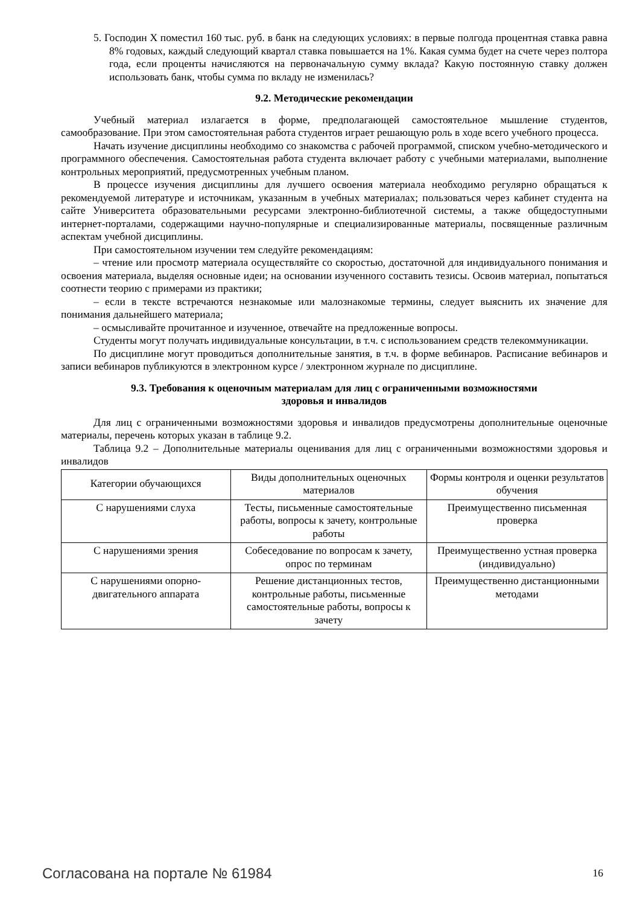5. Господин X поместил 160 тыс. руб. в банк на следующих условиях: в первые полгода процентная ставка равна 8% годовых, каждый следующий квартал ставка повышается на 1%. Какая сумма будет на счете через полтора года, если проценты начисляются на первоначальную сумму вклада? Какую постоянную ставку должен использовать банк, чтобы сумма по вкладу не изменилась?
9.2. Методические рекомендации
Учебный материал излагается в форме, предполагающей самостоятельное мышление студентов, самообразование. При этом самостоятельная работа студентов играет решающую роль в ходе всего учебного процесса.
Начать изучение дисциплины необходимо со знакомства с рабочей программой, списком учебно-методического и программного обеспечения. Самостоятельная работа студента включает работу с учебными материалами, выполнение контрольных мероприятий, предусмотренных учебным планом.
В процессе изучения дисциплины для лучшего освоения материала необходимо регулярно обращаться к рекомендуемой литературе и источникам, указанным в учебных материалах; пользоваться через кабинет студента на сайте Университета образовательными ресурсами электронно-библиотечной системы, а также общедоступными интернет-порталами, содержащими научно-популярные и специализированные материалы, посвященные различным аспектам учебной дисциплины.
При самостоятельном изучении тем следуйте рекомендациям:
– чтение или просмотр материала осуществляйте со скоростью, достаточной для индивидуального понимания и освоения материала, выделяя основные идеи; на основании изученного составить тезисы. Освоив материал, попытаться соотнести теорию с примерами из практики;
– если в тексте встречаются незнакомые или малознакомые термины, следует выяснить их значение для понимания дальнейшего материала;
– осмысливайте прочитанное и изученное, отвечайте на предложенные вопросы.
Студенты могут получать индивидуальные консультации, в т.ч. с использованием средств телекоммуникации.
По дисциплине могут проводиться дополнительные занятия, в т.ч. в форме вебинаров. Расписание вебинаров и записи вебинаров публикуются в электронном курсе / электронном журнале по дисциплине.
9.3. Требования к оценочным материалам для лиц с ограниченными возможностями
здоровья и инвалидов
Для лиц с ограниченными возможностями здоровья и инвалидов предусмотрены дополнительные оценочные материалы, перечень которых указан в таблице 9.2.
Таблица 9.2 – Дополнительные материалы оценивания для лиц с ограниченными возможностями здоровья и инвалидов
| Категории обучающихся | Виды дополнительных оценочных материалов | Формы контроля и оценки результатов обучения |
| С нарушениями слуха | Тесты, письменные самостоятельные работы, вопросы к зачету, контрольные работы | Преимущественно письменная проверка |
| С нарушениями зрения | Собеседование по вопросам к зачету, опрос по терминам | Преимущественно устная проверка (индивидуально) |
| С нарушениями опорно-двигательного аппарата | Решение дистанционных тестов, контрольные работы, письменные самостоятельные работы, вопросы к зачету | Преимущественно дистанционными методами |
Согласована на портале № 61984 16